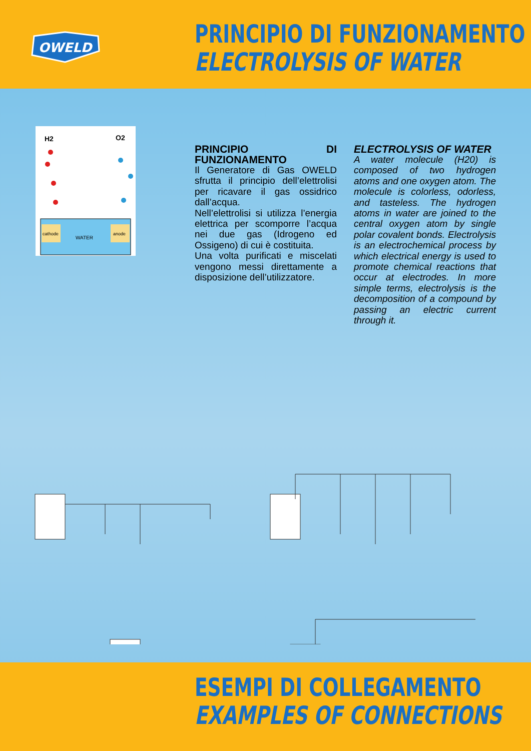OWELD
PRINCIPIO DI FUNZIONAMENTO
ELECTROLYSIS OF WATER
H2
O2
cathode
anode
WATER
PRINCIPIO DI FUNZIONAMENTO
Il Generatore di Gas OWELD sfrutta il principio dell’elettrolisi per ricavare il gas ossidrico dall’acqua.
Nell’elettrolisi si utilizza l’energia elettrica per scomporre l’acqua nei due gas (Idrogeno ed Ossigeno) di cui è costituita.
Una volta purificati e miscelati vengono messi direttamente a disposizione dell’utilizzatore.
ELECTROLYSIS OF WATER
A water molecule (H20) is composed of two hydrogen atoms and one oxygen atom. The molecule is colorless, odorless, and tasteless. The hydrogen atoms in water are joined to the central oxygen atom by single polar covalent bonds. Electrolysis is an electrochemical process by which electrical energy is used to promote chemical reactions that occur at electrodes. In more simple terms, electrolysis is the decomposition of a compound by passing an electric current through it.
ESEMPI DI COLLEGAMENTO
EXAMPLES OF CONNECTIONS